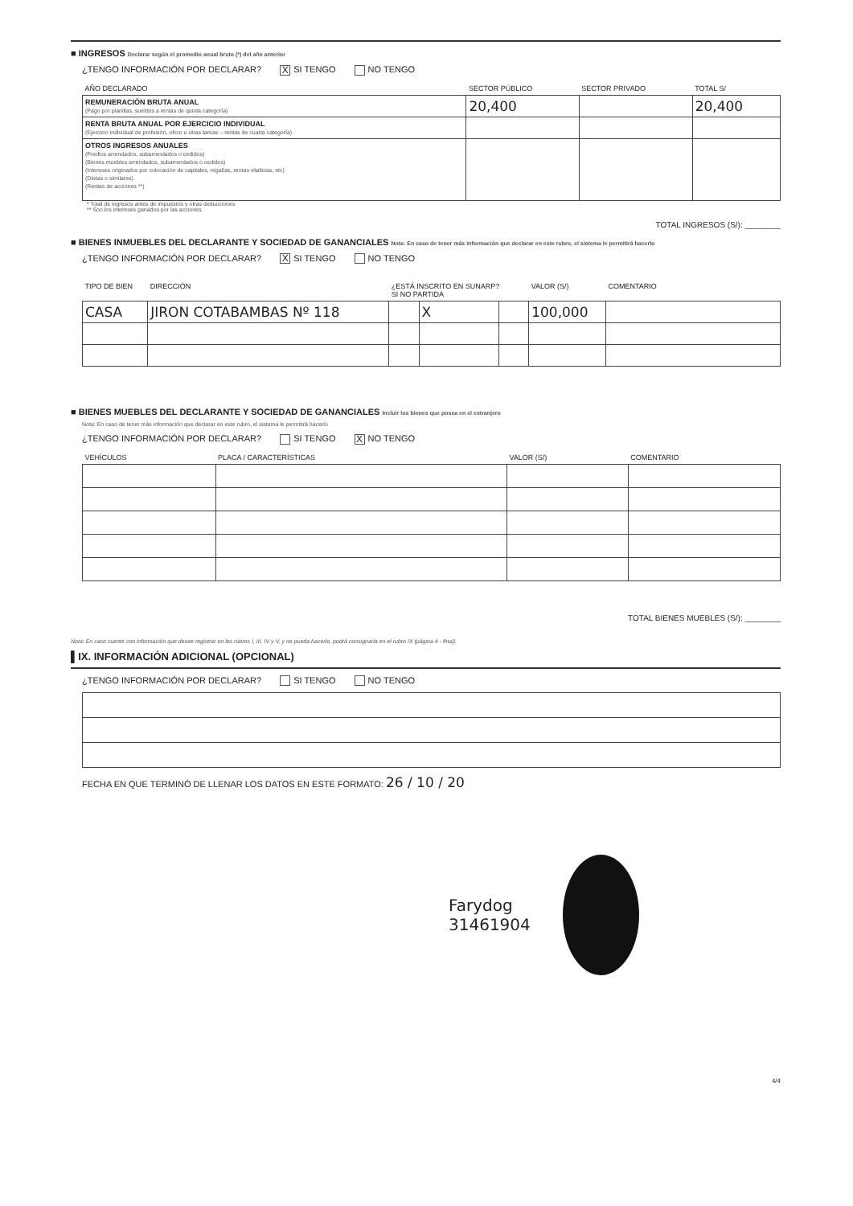■ INGRESOS Declarar según el promedio anual bruto (*) del año anterior
¿TENGO INFORMACIÓN POR DECLARAR? X SI TENGO NO TENGO
| AÑO DECLARADO | SECTOR PÚBLICO | SECTOR PRIVADO | TOTAL S/ |
| --- | --- | --- | --- |
| REMUNERACIÓN BRUTA ANUAL (Pago por planillas, sueldos a rentas de quinta categoría) | 20,400 | | 20,400 |
| RENTA BRUTA ANUAL POR EJERCICIO INDIVIDUAL (Ejercicio individual de profesión, oficio u otras tareas – rentas de cuarta categoría) | | | |
| OTROS INGRESOS ANUALES (Predios arrendados, subarrendados o cedidos) (Bienes muebles arrendados, subarrendados o cedidos) (Intereses originados por colocación de capitales, regalías, rentas vitalicias, etc) (Dietas o similares) (Rentas de acciones **) | | | |
* Total de ingresos antes de impuestos y otras deducciones
** Son los intereses ganados por las acciones
TOTAL INGRESOS (S/): ________
■ BIENES INMUEBLES DEL DECLARANTE Y SOCIEDAD DE GANANCIALES Nota: En caso de tener más información que declarar en este rubro, el sistema le permitirá hacerlo
¿TENGO INFORMACIÓN POR DECLARAR? X SI TENGO NO TENGO
| TIPO DE BIEN | DIRECCIÓN | ¿ESTÁ INSCRITO EN SUNARP? SI NO PARTIDA | | | VALOR (S/) | COMENTARIO |
| --- | --- | --- | --- | --- | --- | --- |
| CASA | JIRON COTABAMBAS Nº 118 | | X | | 100,000 | |
■ BIENES MUEBLES DEL DECLARANTE Y SOCIEDAD DE GANANCIALES Incluir los bienes que posea en el extranjero
Nota: En caso de tener más información que declarar en este rubro, el sistema le permitirá hacerlo
¿TENGO INFORMACIÓN POR DECLARAR? SI TENGO X NO TENGO
| VEHÍCULOS | PLACA / CARACTERÍSTICAS | VALOR (S/) | COMENTARIO |
| --- | --- | --- | --- |
TOTAL BIENES MUEBLES (S/): ________
Nota: En caso cuente con información que desee registrar en los rubros I, III, IV y V, y no pueda hacerlo, podrá consignarla en el rubro IX (página 4 - final).
▌IX. INFORMACIÓN ADICIONAL (OPCIONAL)
¿TENGO INFORMACIÓN POR DECLARAR? SI TENGO NO TENGO
FECHA EN QUE TERMINÓ DE LLENAR LOS DATOS EN ESTE FORMATO: 26 / 10 / 20
Farydog
31461904
4/4